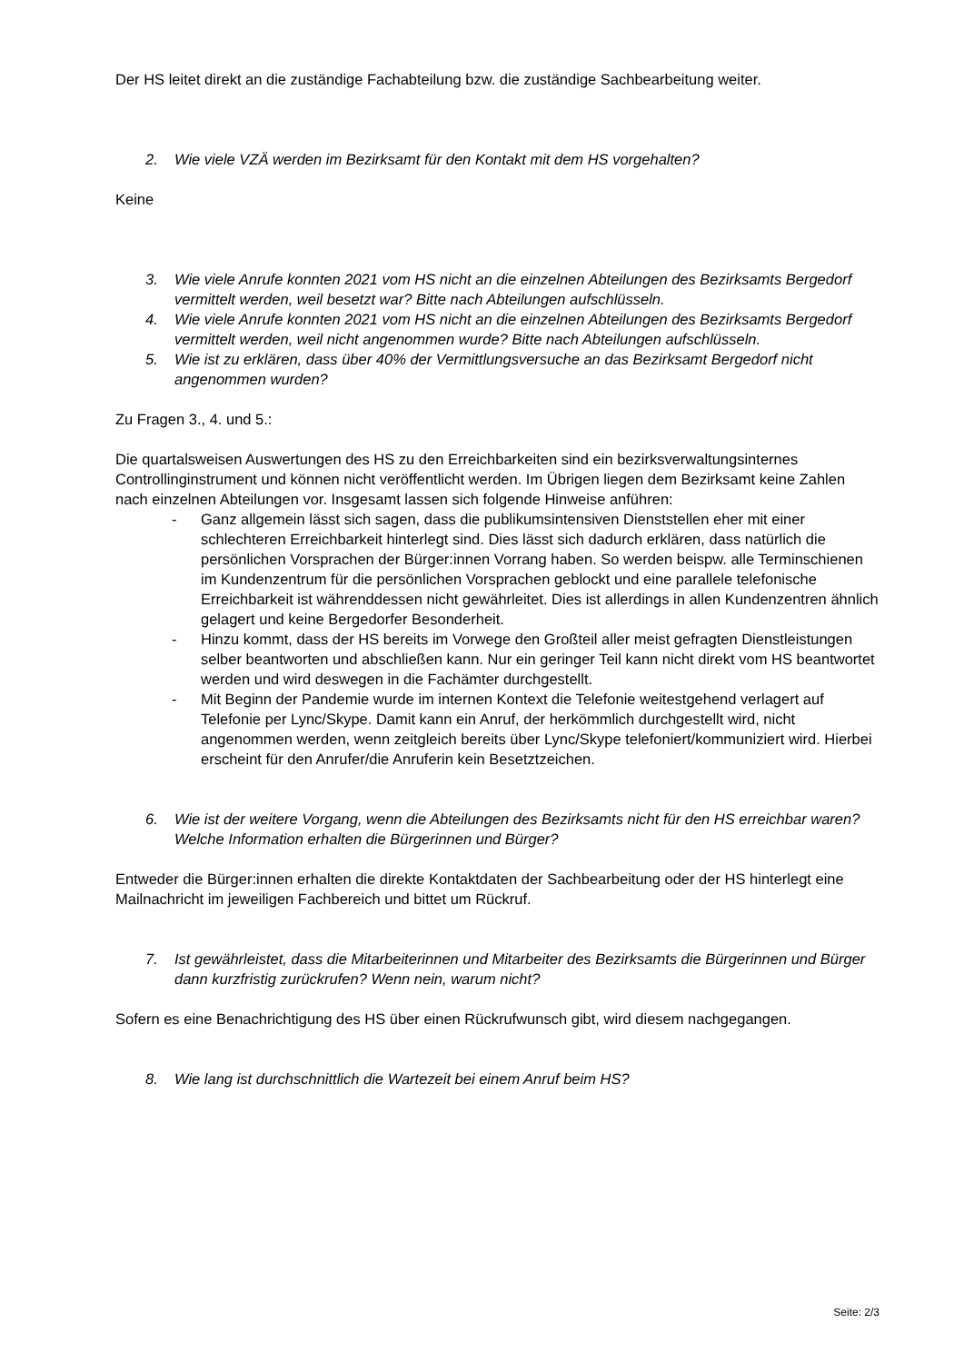Der HS leitet direkt an die zuständige Fachabteilung bzw. die zuständige Sachbearbeitung weiter.
2. Wie viele VZÄ werden im Bezirksamt für den Kontakt mit dem HS vorgehalten?
Keine
3. Wie viele Anrufe konnten 2021 vom HS nicht an die einzelnen Abteilungen des Bezirksamts Bergedorf vermittelt werden, weil besetzt war? Bitte nach Abteilungen aufschlüsseln.
4. Wie viele Anrufe konnten 2021 vom HS nicht an die einzelnen Abteilungen des Bezirksamts Bergedorf vermittelt werden, weil nicht angenommen wurde? Bitte nach Abteilungen aufschlüsseln.
5. Wie ist zu erklären, dass über 40% der Vermittlungsversuche an das Bezirksamt Bergedorf nicht angenommen wurden?
Zu Fragen 3., 4. und 5.:
Die quartalsweisen Auswertungen des HS zu den Erreichbarkeiten sind ein bezirksverwaltungsinternes Controllinginstrument und können nicht veröffentlicht werden. Im Übrigen liegen dem Bezirksamt keine Zahlen nach einzelnen Abteilungen vor. Insgesamt lassen sich folgende Hinweise anführen:
- Ganz allgemein lässt sich sagen, dass die publikumsintensiven Dienststellen eher mit einer schlechteren Erreichbarkeit hinterlegt sind. Dies lässt sich dadurch erklären, dass natürlich die persönlichen Vorsprachen der Bürger:innen Vorrang haben. So werden beispw. alle Terminschienen im Kundenzentrum für die persönlichen Vorsprachen geblockt und eine parallele telefonische Erreichbarkeit ist währenddessen nicht gewährleitet. Dies ist allerdings in allen Kundenzentren ähnlich gelagert und keine Bergedorfer Besonderheit.
- Hinzu kommt, dass der HS bereits im Vorwege den Großteil aller meist gefragten Dienstleistungen selber beantworten und abschließen kann. Nur ein geringer Teil kann nicht direkt vom HS beantwortet werden und wird deswegen in die Fachämter durchgestellt.
- Mit Beginn der Pandemie wurde im internen Kontext die Telefonie weitestgehend verlagert auf Telefonie per Lync/Skype. Damit kann ein Anruf, der herkömmlich durchgestellt wird, nicht angenommen werden, wenn zeitgleich bereits über Lync/Skype telefoniert/kommuniziert wird. Hierbei erscheint für den Anrufer/die Anruferin kein Besetztzeichen.
6. Wie ist der weitere Vorgang, wenn die Abteilungen des Bezirksamts nicht für den HS erreichbar waren? Welche Information erhalten die Bürgerinnen und Bürger?
Entweder die Bürger:innen erhalten die direkte Kontaktdaten der Sachbearbeitung oder der HS hinterlegt eine Mailnachricht im jeweiligen Fachbereich und bittet um Rückruf.
7. Ist gewährleistet, dass die Mitarbeiterinnen und Mitarbeiter des Bezirksamts die Bürgerinnen und Bürger dann kurzfristig zurückrufen? Wenn nein, warum nicht?
Sofern es eine Benachrichtigung des HS über einen Rückrufwunsch gibt, wird diesem nachgegangen.
8. Wie lang ist durchschnittlich die Wartezeit bei einem Anruf beim HS?
Seite: 2/3